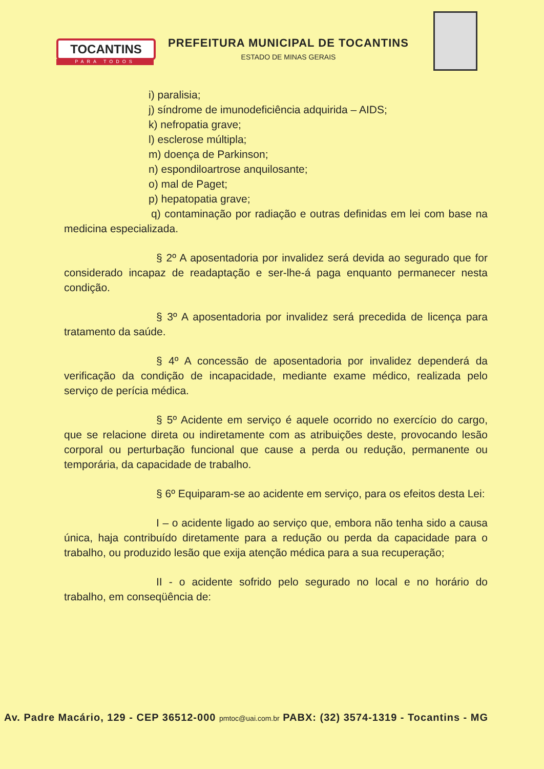TOCANTINS
PARA TODOS
PREFEITURA MUNICIPAL DE TOCANTINS
ESTADO DE MINAS GERAIS
i) paralisia;
j) síndrome de imunodeficiência adquirida – AIDS;
k) nefropatia grave;
l) esclerose múltipla;
m) doença de Parkinson;
n) espondiloartrose anquilosante;
o) mal de Paget;
p) hepatopatia grave;
q) contaminação por radiação e outras definidas em lei com base na medicina especializada.
§ 2º A aposentadoria por invalidez será devida ao segurado que for considerado incapaz de readaptação e ser-lhe-á paga enquanto permanecer nesta condição.
§ 3º A aposentadoria por invalidez será precedida de licença para tratamento da saúde.
§ 4º A concessão de aposentadoria por invalidez dependerá da verificação da condição de incapacidade, mediante exame médico, realizada pelo serviço de perícia médica.
§ 5º Acidente em serviço é aquele ocorrido no exercício do cargo, que se relacione direta ou indiretamente com as atribuições deste, provocando lesão corporal ou perturbação funcional que cause a perda ou redução, permanente ou temporária, da capacidade de trabalho.
§ 6º Equiparam-se ao acidente em serviço, para os efeitos desta Lei:
I – o acidente ligado ao serviço que, embora não tenha sido a causa única, haja contribuído diretamente para a redução ou perda da capacidade para o trabalho, ou produzido lesão que exija atenção médica para a sua recuperação;
II - o acidente sofrido pelo segurado no local e no horário do trabalho, em conseqüência de:
Av. Padre Macário, 129 - CEP 36512-000 pmtoc@uai.com.br PABX: (32) 3574-1319 - Tocantins - MG